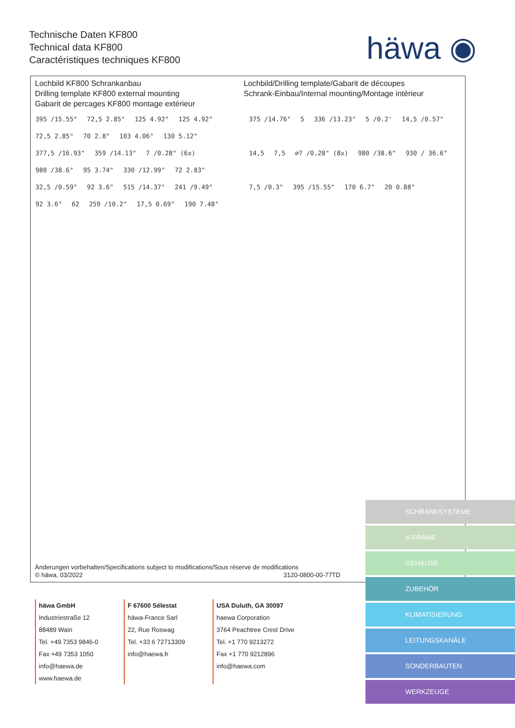Technische Daten KF800
Technical data KF800
Caractéristiques techniques KF800
häwa ◉
Lochbild KF800 Schrankanbau
Drilling template KF800 external mounting
Gabarit de percages KF800 montage extérieur
Lochbild/Drilling template/Gabarit de découpes
Schrank-Einbau/Internal mounting/Montage intérieur
395 /15.55" 72,5 2.85" 125 4.92" 125 4.92" 72,5 2.85" 70 2.8" 103 4.06" 130 5.12" 377,5 /16.93" 359 /14.13" 7 /0.28" (6x) 980 /38.6" 95 3.74" 330 /12.99" 72 2.83" 32,5 /0.59" 92 3.6" 515 /14.37" 241 /9.49" 92 3.6" 62 259 /10.2" 17,5 0.69" 190 7.48"
375 /14.76" 5 336 /13.23" 5 /0.2' 14,5 /0.57" 14,5 7,5 ∅7 /0.28" (8x) 980 /38.6" 930 / 36.6" 7,5 /0.3" 395 /15.55" 170 6.7" 20 0.88"
Änderungen vorbehalten/Specifications subject to modifications/Sous réserve de modifications
© häwa, 03/2022 3120-0800-00-77TD
häwa GmbH
Industriestraße 12
88489 Wain
Tel. +49 7353 9846-0
Fax +49 7353 1050
info@haewa.de
www.haewa.de
F 67600 Sélestat
häwa-France Sarl
22, Rue Roswag
Tel. +33 6 72713309
info@haewa.fr
USA Duluth, GA 30097
haewa Corporation
3764 Peachtree Crest Drive
Tel. +1 770 9213272
Fax +1 770 9212896
info@haewa.com
SCHRANKSYSTEME
X-FRAME
GEHÄUSE
ZUBEHÖR
KLIMATISIERUNG
LEITUNGSKANÄLE
SONDERBAUTEN
WERKZEUGE